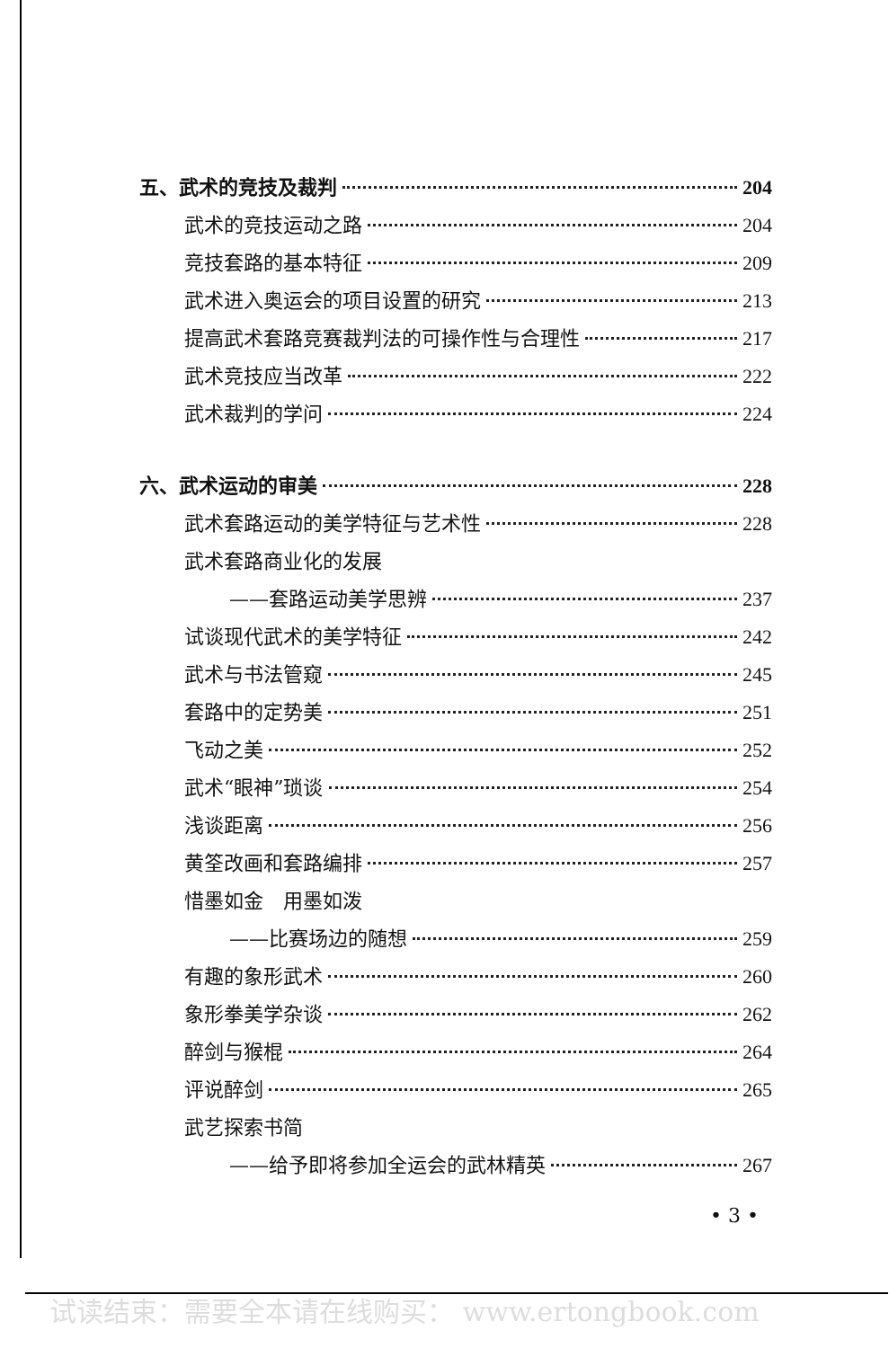五、武术的竞技及裁判 204
武术的竞技运动之路 204
竞技套路的基本特征 209
武术进入奥运会的项目设置的研究 213
提高武术套路竞赛裁判法的可操作性与合理性 217
武术竞技应当改革 222
武术裁判的学问 224
六、武术运动的审美 228
武术套路运动的美学特征与艺术性 228
武术套路商业化的发展
——套路运动美学思辨 237
试谈现代武术的美学特征 242
武术与书法管窥 245
套路中的定势美 251
飞动之美 252
武术“眼神”琐谈 254
浅谈距离 256
黄筌改画和套路编排 257
惜墨如金　用墨如泼
——比赛场边的随想 259
有趣的象形武术 260
象形拳美学杂谈 262
醉剑与猴棍 264
评说醉剑 265
武艺探索书简
——给予即将参加全运会的武林精英 267
• 3 •
试读结束：需要全本请在线购买： www.ertongbook.com